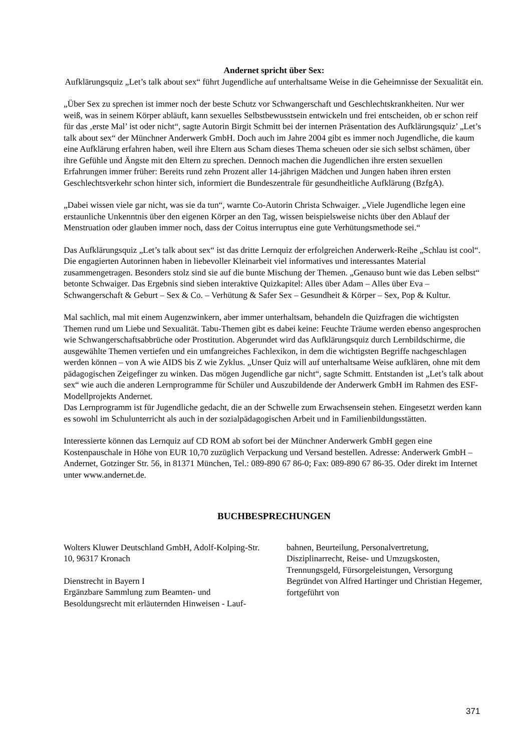Andernet spricht über Sex:
Aufklärungsquiz „Let’s talk about sex“ führt Jugendliche auf unterhaltsame Weise in die Geheimnisse der Sexualität ein.
„Über Sex zu sprechen ist immer noch der beste Schutz vor Schwangerschaft und Geschlechtskrankheiten. Nur wer weiß, was in seinem Körper abläuft, kann sexuelles Selbstbewusstsein entwickeln und frei entscheiden, ob er schon reif für das ‚erste Mal’ ist oder nicht“, sagte Autorin Birgit Schmitt bei der internen Präsentation des Aufklärungsquiz’ „Let’s talk about sex“ der Münchner Anderwerk GmbH. Doch auch im Jahre 2004 gibt es immer noch Jugendliche, die kaum eine Aufklärung erfahren haben, weil ihre Eltern aus Scham dieses Thema scheuen oder sie sich selbst schämen, über ihre Gefühle und Ängste mit den Eltern zu sprechen. Dennoch machen die Jugendlichen ihre ersten sexuellen Erfahrungen immer früher: Bereits rund zehn Prozent aller 14-jährigen Mädchen und Jungen haben ihren ersten Geschlechtsverkehr schon hinter sich, informiert die Bundeszentrale für gesundheitliche Aufklärung (BzfgA).
„Dabei wissen viele gar nicht, was sie da tun“, warnte Co-Autorin Christa Schwaiger. „Viele Jugendliche legen eine erstaunliche Unkenntnis über den eigenen Körper an den Tag, wissen beispielsweise nichts über den Ablauf der Menstruation oder glauben immer noch, dass der Coitus interruptus eine gute Verhütungsmethode sei.“
Das Aufklärungsquiz „Let’s talk about sex“ ist das dritte Lernquiz der erfolgreichen Anderwerk-Reihe „Schlau ist cool“. Die engagierten Autorinnen haben in liebevoller Kleinarbeit viel informatives und interessantes Material zusammengetragen. Besonders stolz sind sie auf die bunte Mischung der Themen. „Genauso bunt wie das Leben selbst“ betonte Schwaiger. Das Ergebnis sind sieben interaktive Quizkapitel: Alles über Adam – Alles über Eva – Schwangerschaft & Geburt – Sex & Co. – Verhütung & Safer Sex – Gesundheit & Körper – Sex, Pop & Kultur.
Mal sachlich, mal mit einem Augenzwinkern, aber immer unterhaltsam, behandeln die Quizfragen die wichtigsten Themen rund um Liebe und Sexualität. Tabu-Themen gibt es dabei keine: Feuchte Träume werden ebenso angesprochen wie Schwangerschaftsabbrüche oder Prostitution. Abgerundet wird das Aufklärungsquiz durch Lernbildschirme, die ausgewählte Themen vertiefen und ein umfangreiches Fachlexikon, in dem die wichtigsten Begriffe nachgeschlagen werden können – von A wie AIDS bis Z wie Zyklus. „Unser Quiz will auf unterhaltsame Weise aufklären, ohne mit dem pädagogischen Zeigefinger zu winken. Das mögen Jugendliche gar nicht“, sagte Schmitt. Entstanden ist „Let’s talk about sex“ wie auch die anderen Lernprogramme für Schüler und Auszubildende der Anderwerk GmbH im Rahmen des ESF-Modellprojekts Andernet.
Das Lernprogramm ist für Jugendliche gedacht, die an der Schwelle zum Erwachsensein stehen. Eingesetzt werden kann es sowohl im Schulunterricht als auch in der sozialpädagogischen Arbeit und in Familienbildungsstätten.
Interessierte können das Lernquiz auf CD ROM ab sofort bei der Münchner Anderwerk GmbH gegen eine Kostenpauschale in Höhe von EUR 10,70 zuzüglich Verpackung und Versand bestellen. Adresse: Anderwerk GmbH – Andernet, Gotzinger Str. 56, in 81371 München, Tel.: 089-890 67 86-0; Fax: 089-890 67 86-35. Oder direkt im Internet unter www.andernet.de.
BUCHBESPRECHUNGEN
Wolters Kluwer Deutschland GmbH, Adolf-Kolping-Str. 10, 96317 Kronach
Dienstrecht in Bayern I
Ergänzbare Sammlung zum Beamten- und Besoldungsrecht mit erläuternden Hinweisen - Lauf-
bahnen, Beurteilung, Personalvertretung, Disziplinarrecht, Reise- und Umzugskosten, Trennungsgeld, Fürsorgeleistungen, Versorgung
Begründet von Alfred Hartinger und Christian Hegemer, fortgeführt von
371